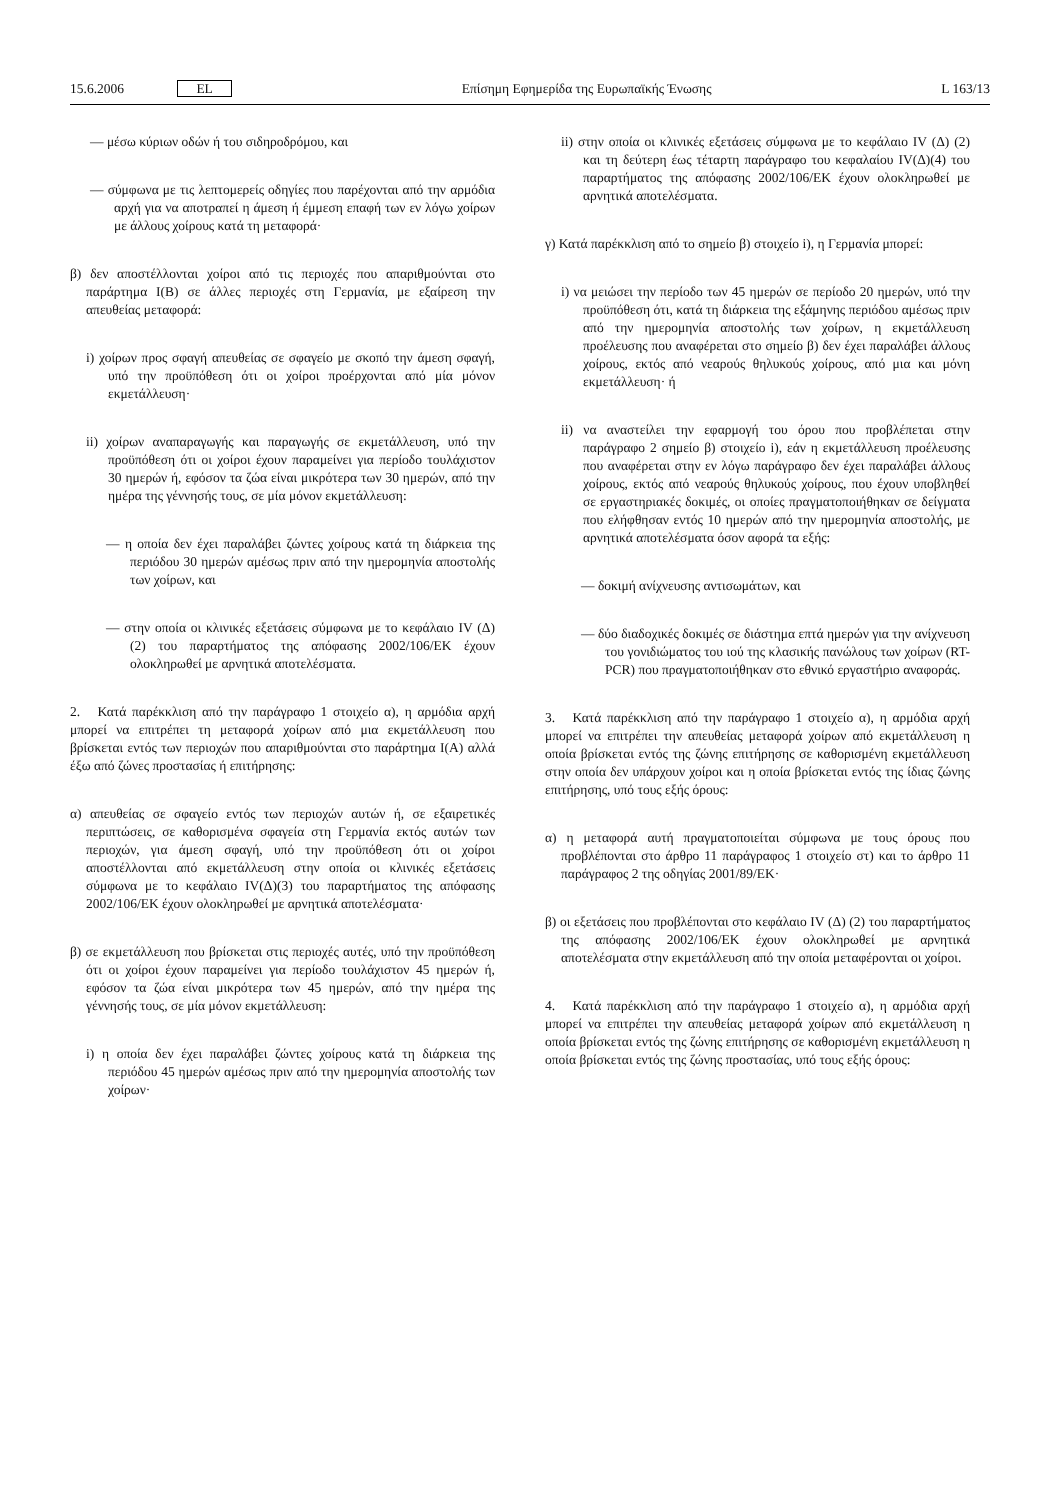15.6.2006 EL Επίσημη Εφημερίδα της Ευρωπαϊκής Ένωσης L 163/13
— μέσω κύριων οδών ή του σιδηροδρόμου, και
— σύμφωνα με τις λεπτομερείς οδηγίες που παρέχονται από την αρμόδια αρχή για να αποτραπεί η άμεση ή έμμεση επαφή των εν λόγω χοίρων με άλλους χοίρους κατά τη μεταφορά·
β) δεν αποστέλλονται χοίροι από τις περιοχές που απαριθμούνται στο παράρτημα I(B) σε άλλες περιοχές στη Γερμανία, με εξαίρεση την απευθείας μεταφορά:
i) χοίρων προς σφαγή απευθείας σε σφαγείο με σκοπό την άμεση σφαγή, υπό την προϋπόθεση ότι οι χοίροι προέρχονται από μία μόνον εκμετάλλευση·
ii) χοίρων αναπαραγωγής και παραγωγής σε εκμετάλλευση, υπό την προϋπόθεση ότι οι χοίροι έχουν παραμείνει για περίοδο τουλάχιστον 30 ημερών ή, εφόσον τα ζώα είναι μικρότερα των 30 ημερών, από την ημέρα της γέννησής τους, σε μία μόνον εκμετάλλευση:
— η οποία δεν έχει παραλάβει ζώντες χοίρους κατά τη διάρκεια της περιόδου 30 ημερών αμέσως πριν από την ημερομηνία αποστολής των χοίρων, και
— στην οποία οι κλινικές εξετάσεις σύμφωνα με το κεφάλαιο IV (Δ) (2) του παραρτήματος της απόφασης 2002/106/ΕΚ έχουν ολοκληρωθεί με αρνητικά αποτελέσματα.
2. Κατά παρέκκλιση από την παράγραφο 1 στοιχείο α), η αρμόδια αρχή μπορεί να επιτρέπει τη μεταφορά χοίρων από μια εκμετάλλευση που βρίσκεται εντός των περιοχών που απαριθμούνται στο παράρτημα I(A) αλλά έξω από ζώνες προστασίας ή επιτήρησης:
α) απευθείας σε σφαγείο εντός των περιοχών αυτών ή, σε εξαιρετικές περιπτώσεις, σε καθορισμένα σφαγεία στη Γερμανία εκτός αυτών των περιοχών, για άμεση σφαγή, υπό την προϋπόθεση ότι οι χοίροι αποστέλλονται από εκμετάλλευση στην οποία οι κλινικές εξετάσεις σύμφωνα με το κεφάλαιο IV(Δ)(3) του παραρτήματος της απόφασης 2002/106/ΕΚ έχουν ολοκληρωθεί με αρνητικά αποτελέσματα·
β) σε εκμετάλλευση που βρίσκεται στις περιοχές αυτές, υπό την προϋπόθεση ότι οι χοίροι έχουν παραμείνει για περίοδο τουλάχιστον 45 ημερών ή, εφόσον τα ζώα είναι μικρότερα των 45 ημερών, από την ημέρα της γέννησής τους, σε μία μόνον εκμετάλλευση:
i) η οποία δεν έχει παραλάβει ζώντες χοίρους κατά τη διάρκεια της περιόδου 45 ημερών αμέσως πριν από την ημερομηνία αποστολής των χοίρων·
ii) στην οποία οι κλινικές εξετάσεις σύμφωνα με το κεφάλαιο IV (Δ) (2) και τη δεύτερη έως τέταρτη παράγραφο του κεφαλαίου IV(Δ)(4) του παραρτήματος της απόφασης 2002/106/ΕΚ έχουν ολοκληρωθεί με αρνητικά αποτελέσματα.
γ) Κατά παρέκκλιση από το σημείο β) στοιχείο i), η Γερμανία μπορεί:
i) να μειώσει την περίοδο των 45 ημερών σε περίοδο 20 ημερών, υπό την προϋπόθεση ότι, κατά τη διάρκεια της εξάμηνης περιόδου αμέσως πριν από την ημερομηνία αποστολής των χοίρων, η εκμετάλλευση προέλευσης που αναφέρεται στο σημείο β) δεν έχει παραλάβει άλλους χοίρους, εκτός από νεαρούς θηλυκούς χοίρους, από μια και μόνη εκμετάλλευση· ή
ii) να αναστείλει την εφαρμογή του όρου που προβλέπεται στην παράγραφο 2 σημείο β) στοιχείο i), εάν η εκμετάλλευση προέλευσης που αναφέρεται στην εν λόγω παράγραφο δεν έχει παραλάβει άλλους χοίρους, εκτός από νεαρούς θηλυκούς χοίρους, που έχουν υποβληθεί σε εργαστηριακές δοκιμές, οι οποίες πραγματοποιήθηκαν σε δείγματα που ελήφθησαν εντός 10 ημερών από την ημερομηνία αποστολής, με αρνητικά αποτελέσματα όσον αφορά τα εξής:
— δοκιμή ανίχνευσης αντισωμάτων, και
— δύο διαδοχικές δοκιμές σε διάστημα επτά ημερών για την ανίχνευση του γονιδιώματος του ιού της κλασικής πανώλους των χοίρων (RT-PCR) που πραγματοποιήθηκαν στο εθνικό εργαστήριο αναφοράς.
3. Κατά παρέκκλιση από την παράγραφο 1 στοιχείο α), η αρμόδια αρχή μπορεί να επιτρέπει την απευθείας μεταφορά χοίρων από εκμετάλλευση η οποία βρίσκεται εντός της ζώνης επιτήρησης σε καθορισμένη εκμετάλλευση στην οποία δεν υπάρχουν χοίροι και η οποία βρίσκεται εντός της ίδιας ζώνης επιτήρησης, υπό τους εξής όρους:
α) η μεταφορά αυτή πραγματοποιείται σύμφωνα με τους όρους που προβλέπονται στο άρθρο 11 παράγραφος 1 στοιχείο στ) και το άρθρο 11 παράγραφος 2 της οδηγίας 2001/89/ΕΚ·
β) οι εξετάσεις που προβλέπονται στο κεφάλαιο IV (Δ) (2) του παραρτήματος της απόφασης 2002/106/ΕΚ έχουν ολοκληρωθεί με αρνητικά αποτελέσματα στην εκμετάλλευση από την οποία μεταφέρονται οι χοίροι.
4. Κατά παρέκκλιση από την παράγραφο 1 στοιχείο α), η αρμόδια αρχή μπορεί να επιτρέπει την απευθείας μεταφορά χοίρων από εκμετάλλευση η οποία βρίσκεται εντός της ζώνης επιτήρησης σε καθορισμένη εκμετάλλευση η οποία βρίσκεται εντός της ζώνης προστασίας, υπό τους εξής όρους: